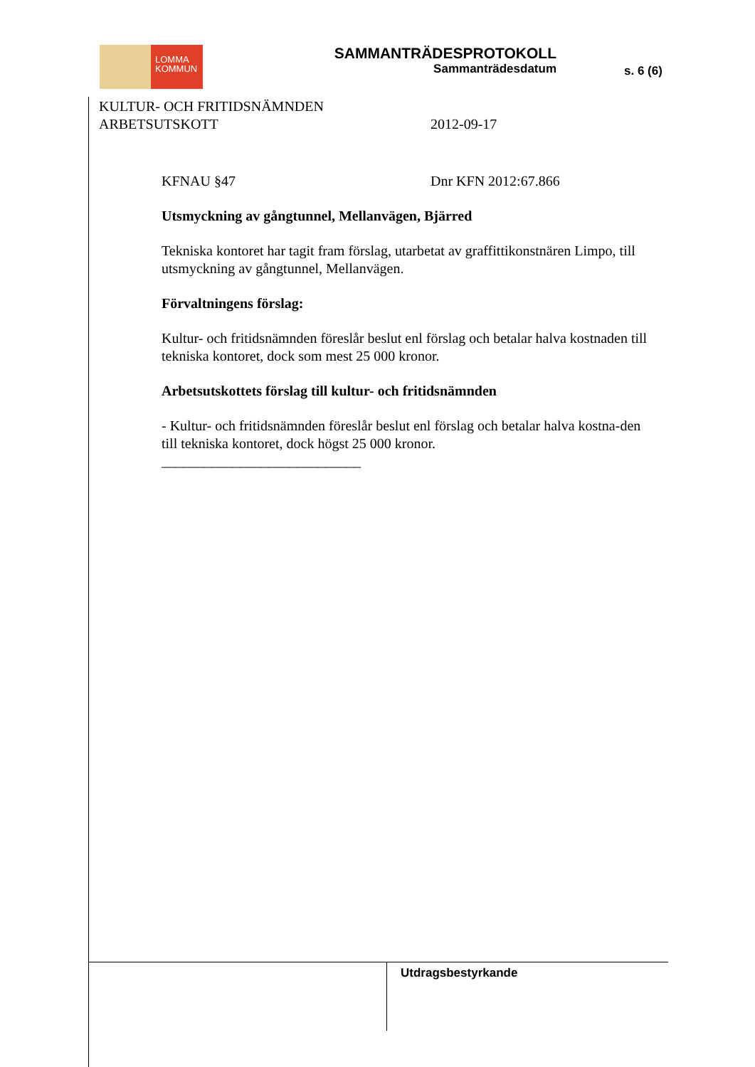LOMMA
KOMMUN
SAMMANTRÄDESPROTOKOLL
Sammanträdesdatum
s. 6 (6)
KULTUR- OCH FRITIDSNÄMNDEN
ARBETSUTSKOTT
2012-09-17
KFNAU §47 Dnr KFN 2012:67.866
Utsmyckning av gångtunnel, Mellanvägen, Bjärred
Tekniska kontoret har tagit fram förslag, utarbetat av graffittikonstnären Limpo, till utsmyckning av gångtunnel, Mellanvägen.
Förvaltningens förslag:
Kultur- och fritidsnämnden föreslår beslut enl förslag och betalar halva kostnaden till tekniska kontoret, dock som mest 25 000 kronor.
Arbetsutskottets förslag till kultur- och fritidsnämnden
- Kultur- och fritidsnämnden föreslår beslut enl förslag och betalar halva kostna-den till tekniska kontoret, dock högst 25 000 kronor.
____________________________
Utdragsbestyrkande